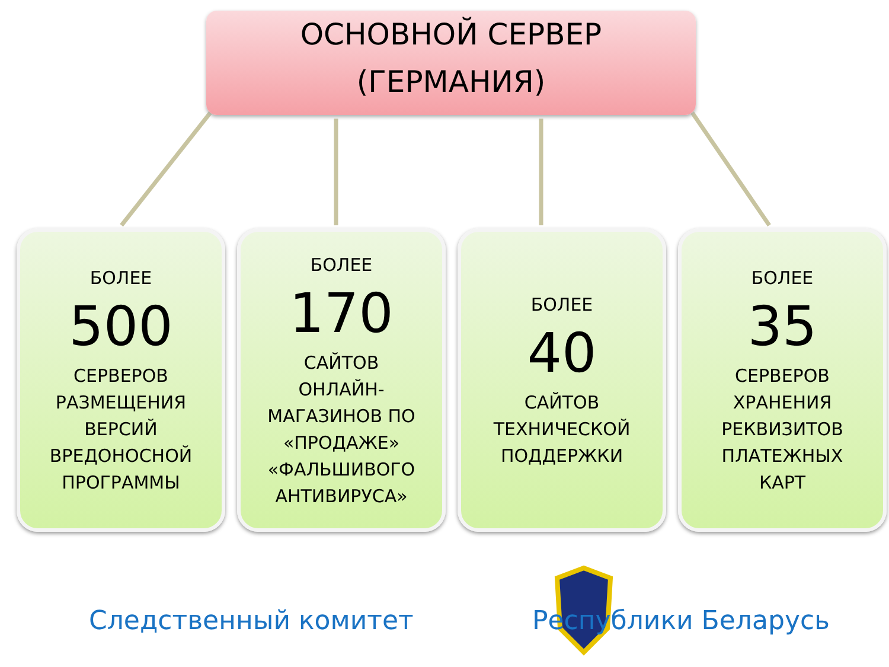ОСНОВНОЙ СЕРВЕР
(ГЕРМАНИЯ)
БОЛЕЕ
500
СЕРВЕРОВ
РАЗМЕЩЕНИЯ
ВЕРСИЙ
ВРЕДОНОСНОЙ
ПРОГРАММЫ
БОЛЕЕ
170
САЙТОВ
ОНЛАЙН-
МАГАЗИНОВ ПО
«ПРОДАЖЕ»
«ФАЛЬШИВОГО
АНТИВИРУСА»
БОЛЕЕ
40
САЙТОВ
ТЕХНИЧЕСКОЙ
ПОДДЕРЖКИ
БОЛЕЕ
35
СЕРВЕРОВ
ХРАНЕНИЯ
РЕКВИЗИТОВ
ПЛАТЕЖНЫХ
КАРТ
Следственный комитет Республики Беларусь